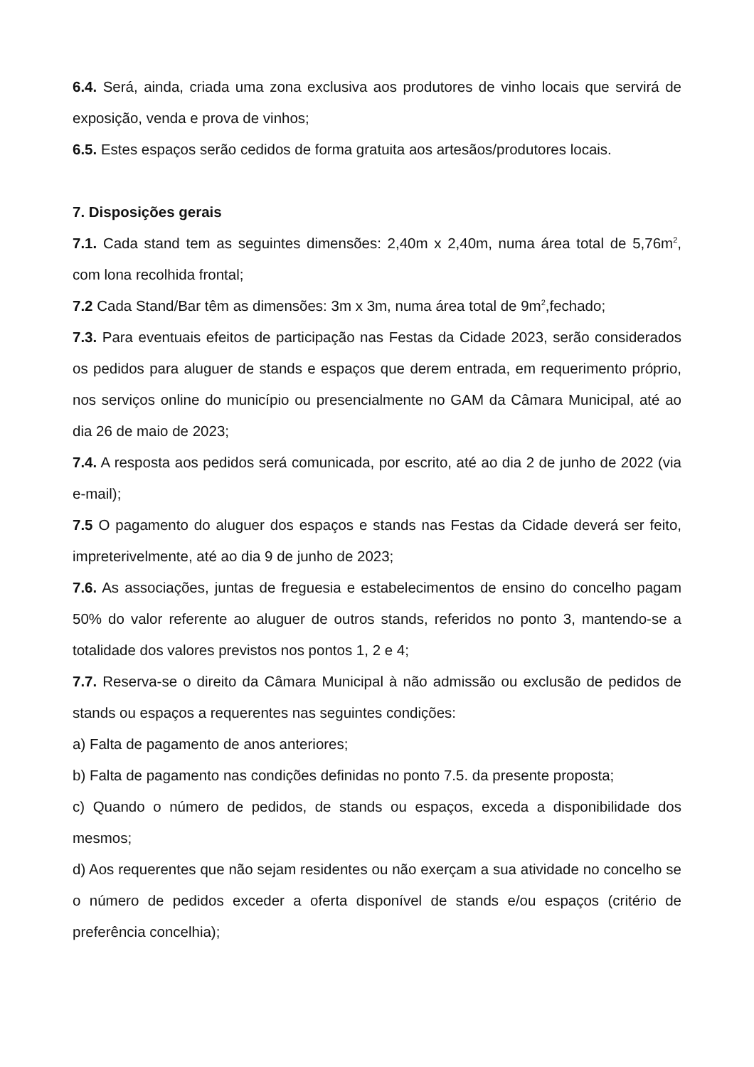6.4. Será, ainda, criada uma zona exclusiva aos produtores de vinho locais que servirá de exposição, venda e prova de vinhos;
6.5. Estes espaços serão cedidos de forma gratuita aos artesãos/produtores locais.
7. Disposições gerais
7.1. Cada stand tem as seguintes dimensões: 2,40m x 2,40m, numa área total de 5,76m<sup>2</sup>, com lona recolhida frontal;
7.2 Cada Stand/Bar têm as dimensões: 3m x 3m, numa área total de 9m<sup>2</sup>,fechado;
7.3. Para eventuais efeitos de participação nas Festas da Cidade 2023, serão considerados os pedidos para aluguer de stands e espaços que derem entrada, em requerimento próprio, nos serviços online do município ou presencialmente no GAM da Câmara Municipal, até ao dia 26 de maio de 2023;
7.4. A resposta aos pedidos será comunicada, por escrito, até ao dia 2 de junho de 2022 (via e-mail);
7.5 O pagamento do aluguer dos espaços e stands nas Festas da Cidade deverá ser feito, impreterivelmente, até ao dia 9 de junho de 2023;
7.6. As associações, juntas de freguesia e estabelecimentos de ensino do concelho pagam 50% do valor referente ao aluguer de outros stands, referidos no ponto 3, mantendo-se a totalidade dos valores previstos nos pontos 1, 2 e 4;
7.7. Reserva-se o direito da Câmara Municipal à não admissão ou exclusão de pedidos de stands ou espaços a requerentes nas seguintes condições:
a) Falta de pagamento de anos anteriores;
b) Falta de pagamento nas condições definidas no ponto 7.5. da presente proposta;
c) Quando o número de pedidos, de stands ou espaços, exceda a disponibilidade dos mesmos;
d) Aos requerentes que não sejam residentes ou não exerçam a sua atividade no concelho se o número de pedidos exceder a oferta disponível de stands e/ou espaços (critério de preferência concelhia);